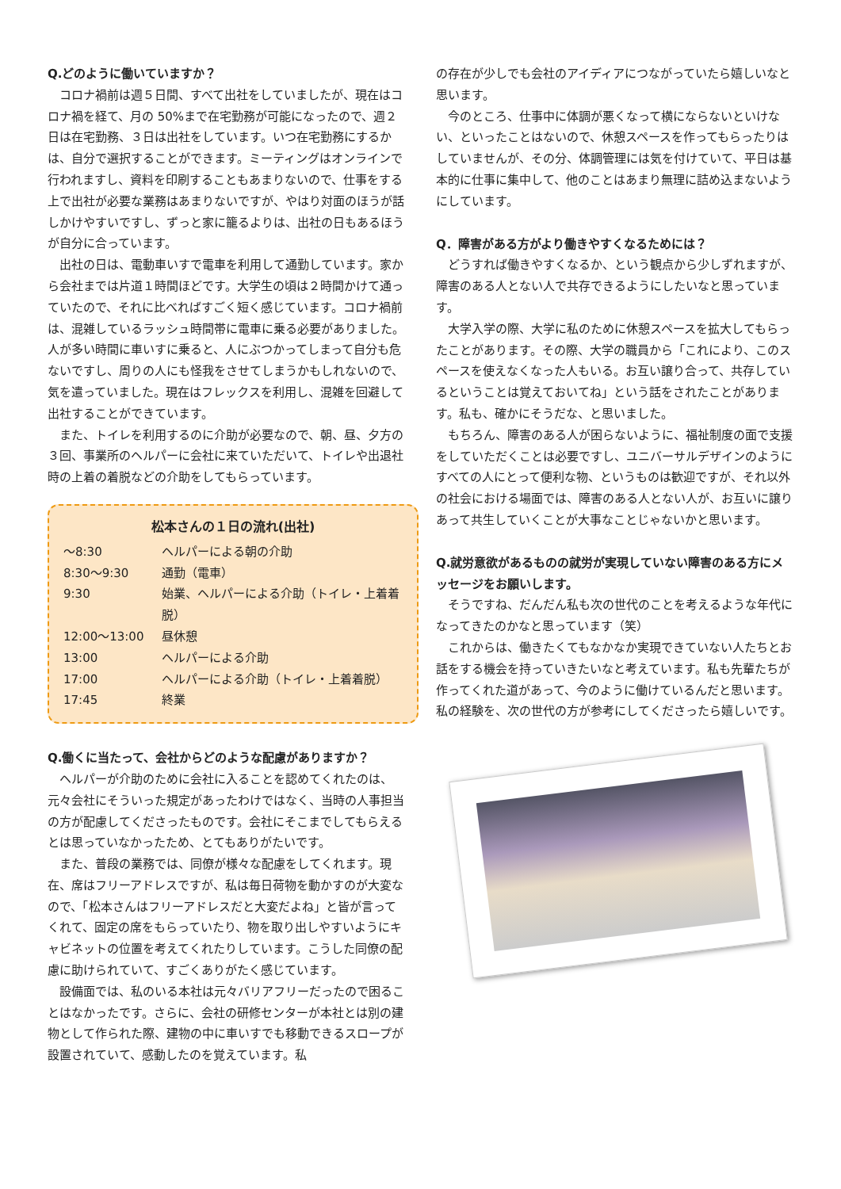Q.どのように働いていますか？
コロナ禍前は週５日間、すべて出社をしていましたが、現在はコロナ禍を経て、月の 50%まで在宅勤務が可能になったので、週２日は在宅勤務、３日は出社をしています。いつ在宅勤務にするかは、自分で選択することができます。ミーティングはオンラインで行われますし、資料を印刷することもあまりないので、仕事をする上で出社が必要な業務はあまりないですが、やはり対面のほうが話しかけやすいですし、ずっと家に籠るよりは、出社の日もあるほうが自分に合っています。
出社の日は、電動車いすで電車を利用して通勤しています。家から会社までは片道１時間ほどです。大学生の頃は２時間かけて通っていたので、それに比べればすごく短く感じています。コロナ禍前は、混雑しているラッシュ時間帯に電車に乗る必要がありました。人が多い時間に車いすに乗ると、人にぶつかってしまって自分も危ないですし、周りの人にも怪我をさせてしまうかもしれないので、気を遣っていました。現在はフレックスを利用し、混雑を回避して出社することができています。
また、トイレを利用するのに介助が必要なので、朝、昼、夕方の３回、事業所のヘルパーに会社に来ていただいて、トイレや出退社時の上着の着脱などの介助をしてもらっています。
松本さんの１日の流れ(出社)
| ～8:30 | ヘルパーによる朝の介助 |
| 8:30～9:30 | 通勤（電車） |
| 9:30 | 始業、ヘルパーによる介助（トイレ・上着着脱） |
| 12:00～13:00 | 昼休憩 |
| 13:00 | ヘルパーによる介助 |
| 17:00 | ヘルパーによる介助（トイレ・上着着脱） |
| 17:45 | 終業 |
Q.働くに当たって、会社からどのような配慮がありますか？
ヘルパーが介助のために会社に入ることを認めてくれたのは、元々会社にそういった規定があったわけではなく、当時の人事担当の方が配慮してくださったものです。会社にそこまでしてもらえるとは思っていなかったため、とてもありがたいです。
また、普段の業務では、同僚が様々な配慮をしてくれます。現在、席はフリーアドレスですが、私は毎日荷物を動かすのが大変なので、「松本さんはフリーアドレスだと大変だよね」と皆が言ってくれて、固定の席をもらっていたり、物を取り出しやすいようにキャビネットの位置を考えてくれたりしています。こうした同僚の配慮に助けられていて、すごくありがたく感じています。
設備面では、私のいる本社は元々バリアフリーだったので困ることはなかったです。さらに、会社の研修センターが本社とは別の建物として作られた際、建物の中に車いすでも移動できるスロープが設置されていて、感動したのを覚えています。私
の存在が少しでも会社のアイディアにつながっていたら嬉しいなと思います。
今のところ、仕事中に体調が悪くなって横にならないといけない、といったことはないので、休憩スペースを作ってもらったりはしていませんが、その分、体調管理には気を付けていて、平日は基本的に仕事に集中して、他のことはあまり無理に詰め込まないようにしています。
Q．障害がある方がより働きやすくなるためには？
どうすれば働きやすくなるか、という観点から少しずれますが、障害のある人とない人で共存できるようにしたいなと思っています。
大学入学の際、大学に私のために休憩スペースを拡大してもらったことがあります。その際、大学の職員から「これにより、このスペースを使えなくなった人もいる。お互い譲り合って、共存しているということは覚えておいてね」という話をされたことがあります。私も、確かにそうだな、と思いました。
もちろん、障害のある人が困らないように、福祉制度の面で支援をしていただくことは必要ですし、ユニバーサルデザインのようにすべての人にとって便利な物、というものは歓迎ですが、それ以外の社会における場面では、障害のある人とない人が、お互いに譲りあって共生していくことが大事なことじゃないかと思います。
Q.就労意欲があるものの就労が実現していない障害のある方にメッセージをお願いします。
そうですね、だんだん私も次の世代のことを考えるような年代になってきたのかなと思っています（笑）
これからは、働きたくてもなかなか実現できていない人たちとお話をする機会を持っていきたいなと考えています。私も先輩たちが作ってくれた道があって、今のように働けているんだと思います。私の経験を、次の世代の方が参考にしてくださったら嬉しいです。